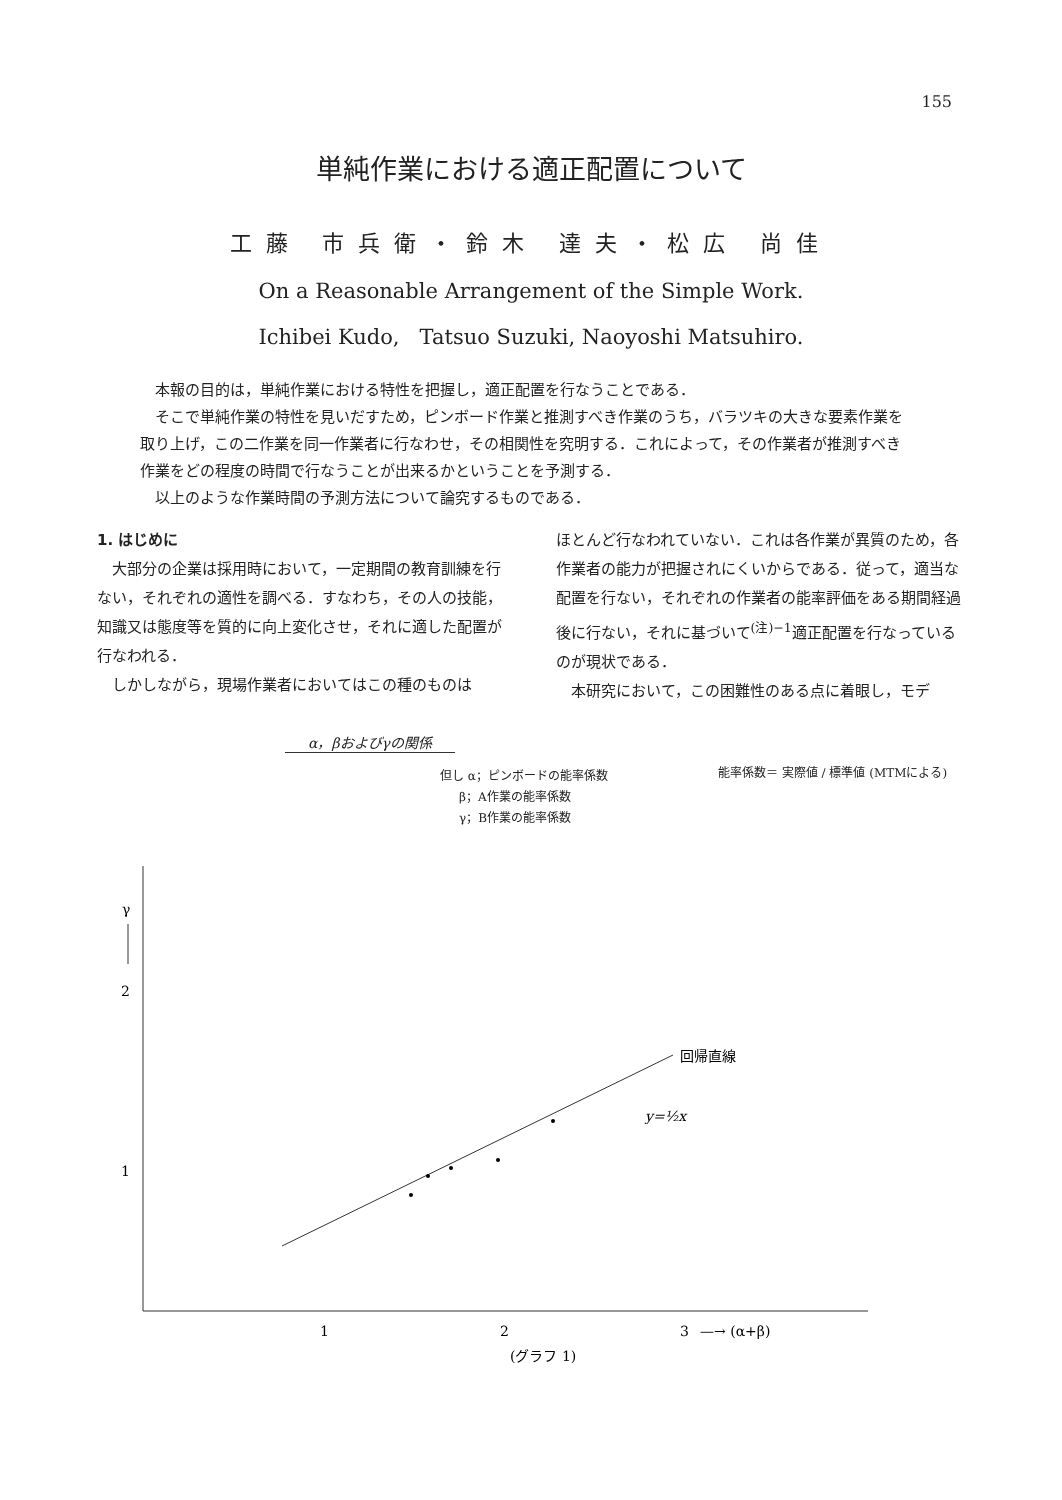155
単純作業における適正配置について
工藤 市兵衛・鈴木 達夫・松広 尚佳
On a Reasonable Arrangement of the Simple Work.
Ichibei Kudo, Tatsuo Suzuki, Naoyoshi Matsuhiro.
本報の目的は，単純作業における特性を把握し，適正配置を行なうことである．
そこで単純作業の特性を見いだすため，ピンボード作業と推測すべき作業のうち，バラツキの大きな要素作業を取り上げ，この二作業を同一作業者に行なわせ，その相関性を究明する．これによって，その作業者が推測すべき作業をどの程度の時間で行なうことが出来るかということを予測する．
以上のような作業時間の予測方法について論究するものである．
1. はじめに
大部分の企業は採用時において，一定期間の教育訓練を行ない，それぞれの適性を調べる．すなわち，その人の技能，知識又は態度等を質的に向上変化させ，それに適した配置が行なわれる．
しかしながら，現場作業者においてはこの種のものは
ほとんど行なわれていない．これは各作業が異質のため，各作業者の能力が把握されにくいからである．従って，適当な配置を行ない，それぞれの作業者の能率評価をある期間経過後に行ない，それに基づいて<sup>(注)−1</sup>適正配置を行なっているのが現状である．
本研究において，この困難性のある点に着眼し，モデ
α，βおよびγの関係
但し α；ピンボードの能率係数
β；A作業の能率係数
γ；B作業の能率係数
能率係数＝ 実際値 / 標準値 (MTMによる)
γ
2
1
1
2
3
—→ (α+β)
(グラフ 1)
回帰直線
y=½x